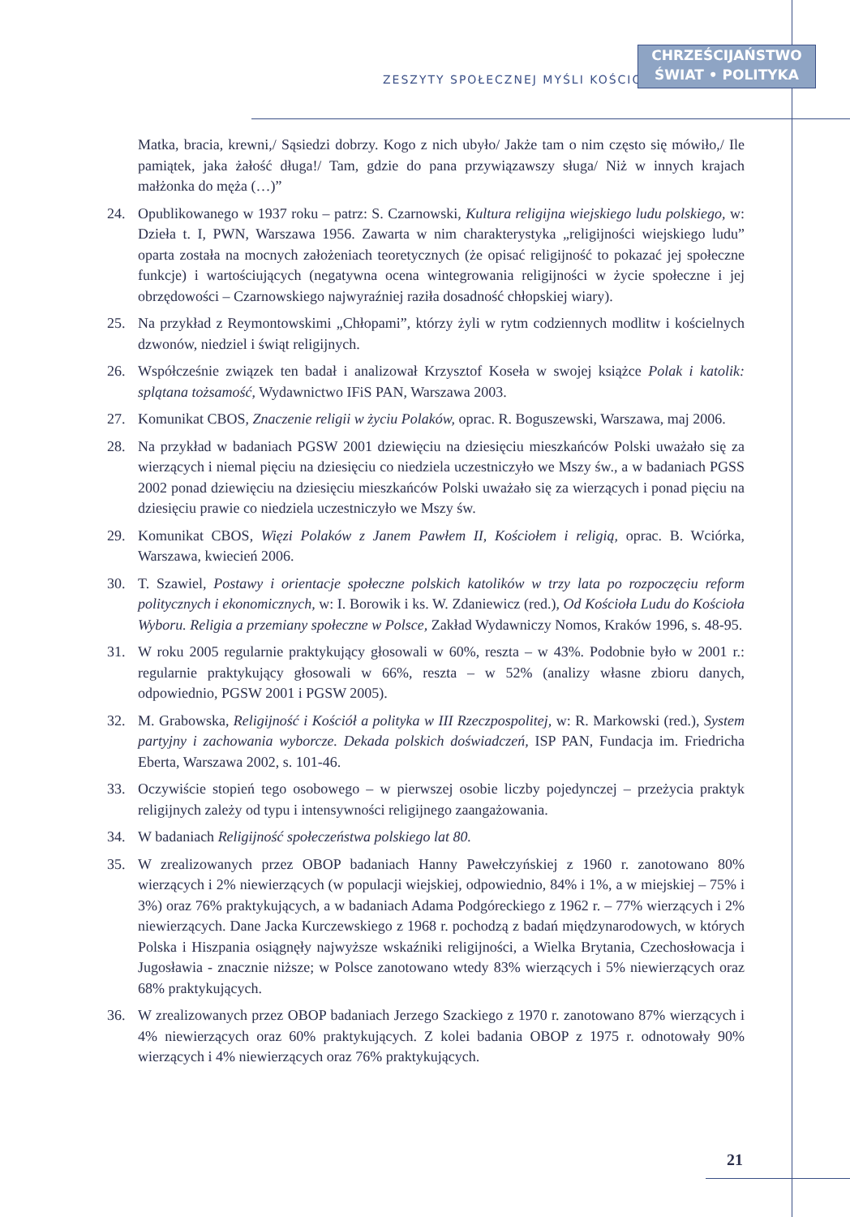ZESZYTY SPOŁECZNEJ MYŚLI KOŚCIOŁA
CHRZEŚCIJAŃSTWO
ŚWIAT • POLITYKA
Matka, bracia, krewni,/ Sąsiedzi dobrzy. Kogo z nich ubyło/ Jakże tam o nim często się mówiło,/ Ile pamiątek, jaka żałość długa!/ Tam, gdzie do pana przywiązawszy sługa/ Niż w innych krajach małżonka do męża (…)”
24. Opublikowanego w 1937 roku – patrz: S. Czarnowski, Kultura religijna wiejskiego ludu polskiego, w: Dzieła t. I, PWN, Warszawa 1956. Zawarta w nim charakterystyka „religijności wiejskiego ludu” oparta została na mocnych założeniach teoretycznych (że opisać religijność to pokazać jej społeczne funkcje) i wartościujących (negatywna ocena wintegrowania religijności w życie społeczne i jej obrzędowości – Czarnowskiego najwyraźniej raziła dosadność chłopskiej wiary).
25. Na przykład z Reymontowskimi „Chłopami”, którzy żyli w rytm codziennych modlitw i kościelnych dzwonów, niedziel i świąt religijnych.
26. Współcześnie związek ten badał i analizował Krzysztof Koseła w swojej książce Polak i katolik: splątana tożsamość, Wydawnictwo IFiS PAN, Warszawa 2003.
27. Komunikat CBOS, Znaczenie religii w życiu Polaków, oprac. R. Boguszewski, Warszawa, maj 2006.
28. Na przykład w badaniach PGSW 2001 dziewięciu na dziesięciu mieszkańców Polski uważało się za wierzących i niemal pięciu na dziesięciu co niedziela uczestniczyło we Mszy św., a w badaniach PGSS 2002 ponad dziewięciu na dziesięciu mieszkańców Polski uważało się za wierzących i ponad pięciu na dziesięciu prawie co niedziela uczestniczyło we Mszy św.
29. Komunikat CBOS, Więzi Polaków z Janem Pawłem II, Kościołem i religią, oprac. B. Wciórka, Warszawa, kwiecień 2006.
30. T. Szawiel, Postawy i orientacje społeczne polskich katolików w trzy lata po rozpoczęciu reform politycznych i ekonomicznych, w: I. Borowik i ks. W. Zdaniewicz (red.), Od Kościoła Ludu do Kościoła Wyboru. Religia a przemiany społeczne w Polsce, Zakład Wydawniczy Nomos, Kraków 1996, s. 48-95.
31. W roku 2005 regularnie praktykujący głosowali w 60%, reszta – w 43%. Podobnie było w 2001 r.: regularnie praktykujący głosowali w 66%, reszta – w 52% (analizy własne zbioru danych, odpowiednio, PGSW 2001 i PGSW 2005).
32. M. Grabowska, Religijność i Kościół a polityka w III Rzeczpospolitej, w: R. Markowski (red.), System partyjny i zachowania wyborcze. Dekada polskich doświadczeń, ISP PAN, Fundacja im. Friedricha Eberta, Warszawa 2002, s. 101-46.
33. Oczywiście stopień tego osobowego – w pierwszej osobie liczby pojedynczej – przeżycia praktyk religijnych zależy od typu i intensywności religijnego zaangażowania.
34. W badaniach Religijność społeczeństwa polskiego lat 80.
35. W zrealizowanych przez OBOP badaniach Hanny Pawełczyńskiej z 1960 r. zanotowano 80% wierzących i 2% niewierzących (w populacji wiejskiej, odpowiednio, 84% i 1%, a w miejskiej – 75% i 3%) oraz 76% praktykujących, a w badaniach Adama Podgóreckiego z 1962 r. – 77% wierzących i 2% niewierzących. Dane Jacka Kurczewskiego z 1968 r. pochodzą z badań międzynarodowych, w których Polska i Hiszpania osiągnęły najwyższe wskaźniki religijności, a Wielka Brytania, Czechosłowacja i Jugosławia - znacznie niższe; w Polsce zanotowano wtedy 83% wierzących i 5% niewierzących oraz 68% praktykujących.
36. W zrealizowanych przez OBOP badaniach Jerzego Szackiego z 1970 r. zanotowano 87% wierzących i 4% niewierzących oraz 60% praktykujących. Z kolei badania OBOP z 1975 r. odnotowały 90% wierzących i 4% niewierzących oraz 76% praktykujących.
21